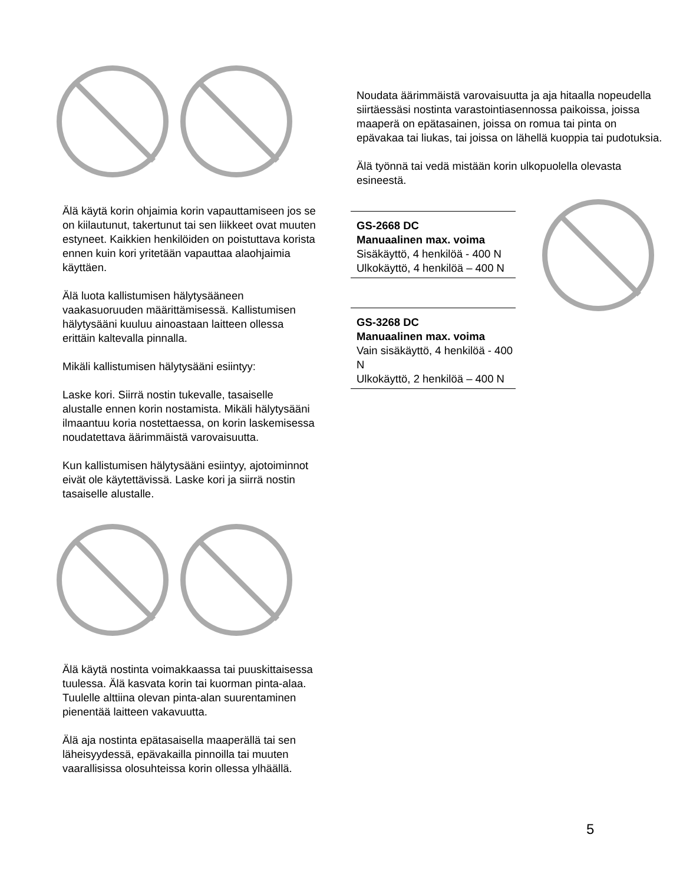Älä käytä korin ohjaimia korin vapauttamiseen jos se on kiilautunut, takertunut tai sen liikkeet ovat muuten estyneet. Kaikkien henkilöiden on poistuttava korista ennen kuin kori yritetään vapauttaa alaohjaimia käyttäen.
Älä luota kallistumisen hälytysääneen vaakasuoruuden määrittämisessä. Kallistumisen hälytysääni kuuluu ainoastaan laitteen ollessa erittäin kaltevalla pinnalla.
Mikäli kallistumisen hälytysääni esiintyy:
Laske kori. Siirrä nostin tukevalle, tasaiselle alustalle ennen korin nostamista. Mikäli hälytysääni ilmaantuu koria nostettaessa, on korin laskemisessa noudatettava äärimmäistä varovaisuutta.
Kun kallistumisen hälytysääni esiintyy, ajotoiminnot eivät ole käytettävissä. Laske kori ja siirrä nostin tasaiselle alustalle.
Älä käytä nostinta voimakkaassa tai puuskittaisessa tuulessa. Älä kasvata korin tai kuorman pinta-alaa. Tuulelle alttiina olevan pinta-alan suurentaminen pienentää laitteen vakavuutta.
Älä aja nostinta epätasaisella maaperällä tai sen läheisyydessä, epävakailla pinnoilla tai muuten vaarallisissa olosuhteissa korin ollessa ylhäällä.
Noudata äärimmäistä varovaisuutta ja aja hitaalla nopeudella siirtäessäsi nostinta varastointiasennossa paikoissa, joissa maaperä on epätasainen, joissa on romua tai pinta on epävakaa tai liukas, tai joissa on lähellä kuoppia tai pudotuksia.
Älä työnnä tai vedä mistään korin ulkopuolella olevasta esineestä.
GS-2668 DC
Manuaalinen max. voima
Sisäkäyttö, 4 henkilöä - 400 N
Ulkokäyttö, 4 henkilöä – 400 N
GS-3268 DC
Manuaalinen max. voima
Vain sisäkäyttö, 4 henkilöä - 400 N
Ulkokäyttö, 2 henkilöä – 400 N
5